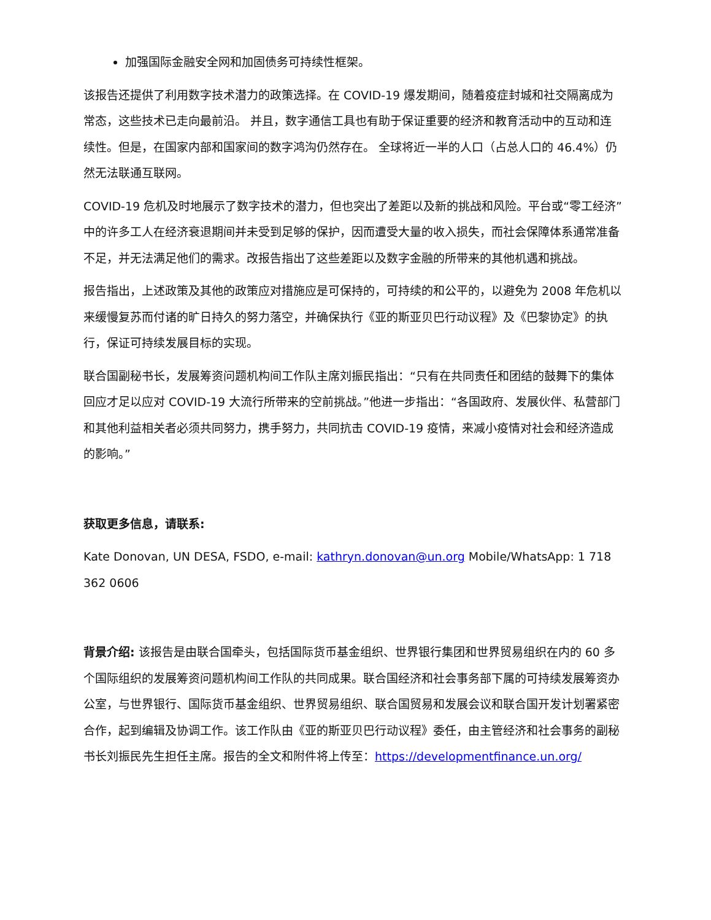加强国际金融安全网和加固债务可持续性框架。
该报告还提供了利用数字技术潜力的政策选择。在 COVID-19 爆发期间，随着疫症封城和社交隔离成为常态，这些技术已走向最前沿。 并且，数字通信工具也有助于保证重要的经济和教育活动中的互动和连续性。但是，在国家内部和国家间的数字鸿沟仍然存在。 全球将近一半的人口（占总人口的 46.4%）仍然无法联通互联网。
COVID-19 危机及时地展示了数字技术的潜力，但也突出了差距以及新的挑战和风险。平台或“零工经济”中的许多工人在经济衰退期间并未受到足够的保护，因而遭受大量的收入损失，而社会保障体系通常准备不足，并无法满足他们的需求。改报告指出了这些差距以及数字金融的所带来的其他机遇和挑战。
报告指出，上述政策及其他的政策应对措施应是可保持的，可持续的和公平的，以避免为 2008 年危机以来缓慢复苏而付诸的旷日持久的努力落空，并确保执行《亚的斯亚贝巴行动议程》及《巴黎协定》的执行，保证可持续发展目标的实现。
联合国副秘书长，发展筹资问题机构间工作队主席刘振民指出：“只有在共同责任和团结的鼓舞下的集体回应才足以应对 COVID-19 大流行所带来的空前挑战。”他进一步指出：“各国政府、发展伙伴、私营部门和其他利益相关者必须共同努力，携手努力，共同抗击 COVID-19 疫情，来减小疫情对社会和经济造成的影响。”
获取更多信息，请联系:
Kate Donovan, UN DESA, FSDO, e-mail: kathryn.donovan@un.org Mobile/WhatsApp: 1 718 362 0606
背景介绍: 该报告是由联合国牵头，包括国际货币基金组织、世界银行集团和世界贸易组织在内的 60 多个国际组织的发展筹资问题机构间工作队的共同成果。联合国经济和社会事务部下属的可持续发展筹资办公室，与世界银行、国际货币基金组织、世界贸易组织、联合国贸易和发展会议和联合国开发计划署紧密合作，起到编辑及协调工作。该工作队由《亚的斯亚贝巴行动议程》委任，由主管经济和社会事务的副秘书长刘振民先生担任主席。报告的全文和附件将上传至：https://developmentfinance.un.org/